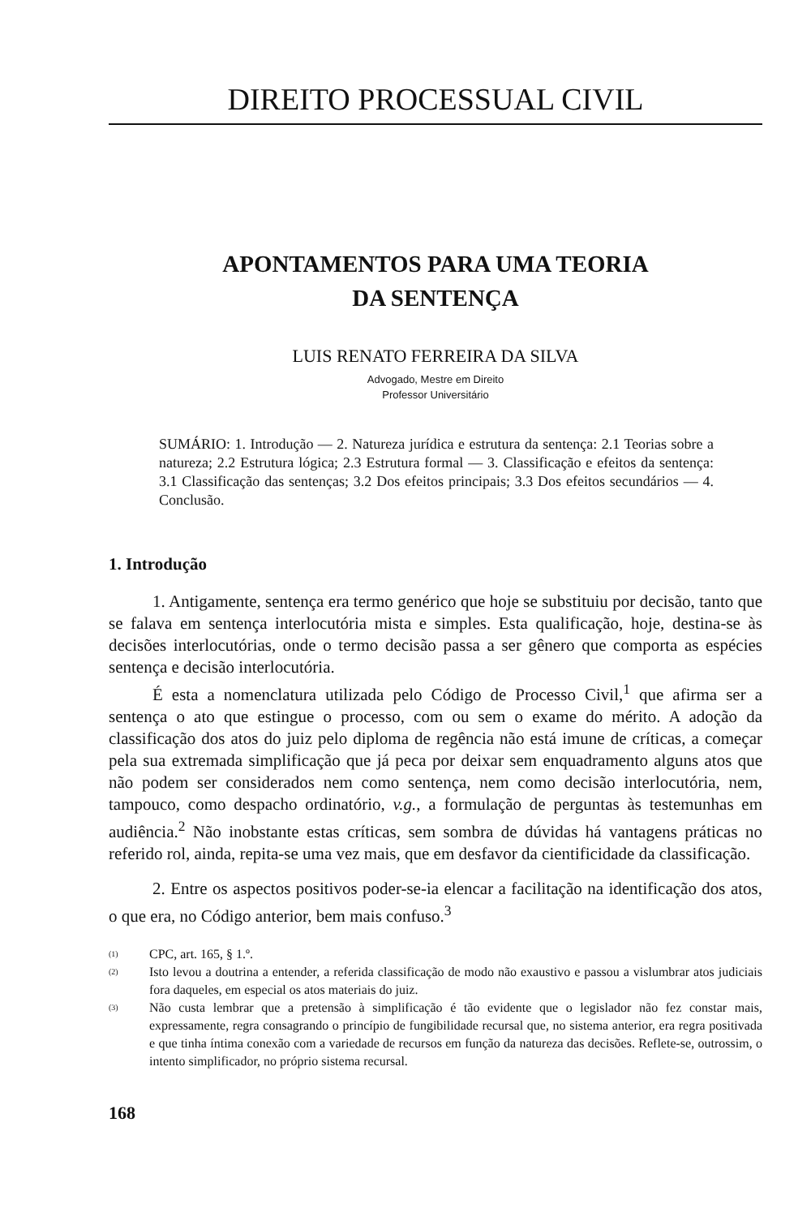DIREITO PROCESSUAL CIVIL
APONTAMENTOS PARA UMA TEORIA
DA SENTENÇA
LUIS RENATO FERREIRA DA SILVA
Advogado, Mestre em Direito
Professor Universitário
SUMÁRIO: 1. Introdução — 2. Natureza jurídica e estrutura da sentença: 2.1 Teorias sobre a natureza; 2.2 Estrutura lógica; 2.3 Estrutura formal — 3. Classificação e efeitos da sentença: 3.1 Classificação das sentenças; 3.2 Dos efeitos principais; 3.3 Dos efeitos secundários — 4. Conclusão.
1. Introdução
1. Antigamente, sentença era termo genérico que hoje se substituiu por decisão, tanto que se falava em sentença interlocutória mista e simples. Esta qualificação, hoje, destina-se às decisões interlocutórias, onde o termo decisão passa a ser gênero que comporta as espécies sentença e decisão interlocutória.
É esta a nomenclatura utilizada pelo Código de Processo Civil,<sup>1</sup> que afirma ser a sentença o ato que estingue o processo, com ou sem o exame do mérito. A adoção da classificação dos atos do juiz pelo diploma de regência não está imune de críticas, a começar pela sua extremada simplificação que já peca por deixar sem enquadramento alguns atos que não podem ser considerados nem como sentença, nem como decisão interlocutória, nem, tampouco, como despacho ordinatório, v.g., a formulação de perguntas às testemunhas em audiência.<sup>2</sup> Não inobstante estas críticas, sem sombra de dúvidas há vantagens práticas no referido rol, ainda, repita-se uma vez mais, que em desfavor da cientificidade da classificação.
2. Entre os aspectos positivos poder-se-ia elencar a facilitação na identificação dos atos, o que era, no Código anterior, bem mais confuso.<sup>3</sup>
(1) CPC, art. 165, § 1.º.
(2) Isto levou a doutrina a entender, a referida classificação de modo não exaustivo e passou a vislumbrar atos judiciais fora daqueles, em especial os atos materiais do juiz.
(3) Não custa lembrar que a pretensão à simplificação é tão evidente que o legislador não fez constar mais, expressamente, regra consagrando o princípio de fungibilidade recursal que, no sistema anterior, era regra positivada e que tinha íntima conexão com a variedade de recursos em função da natureza das decisões. Reflete-se, outrossim, o intento simplificador, no próprio sistema recursal.
168